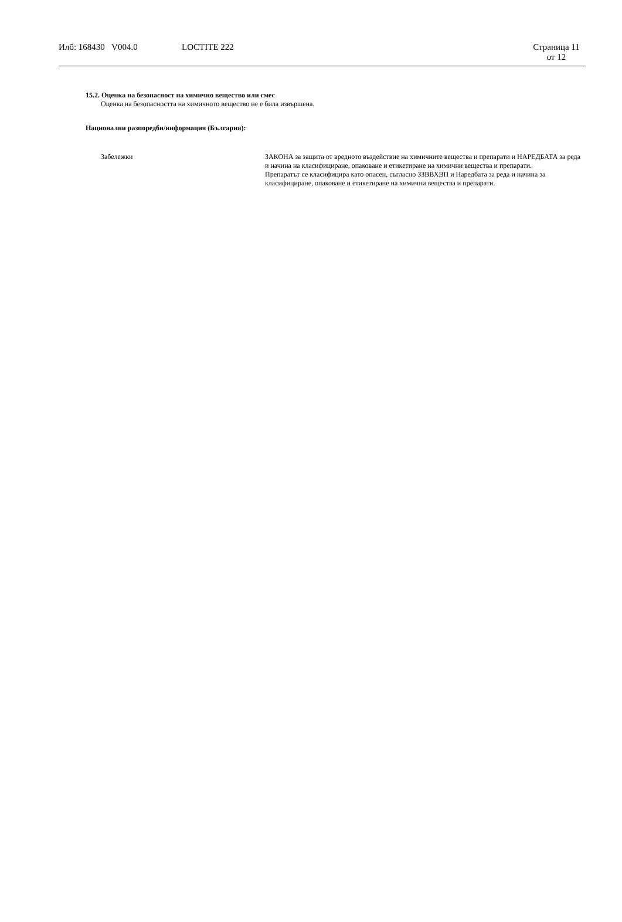Илб: 168430 V004.0 LOCTITE 222 Страница 11
от 12
15.2. Оценка на безопасност на химично вещество или смес
Оценка на безопасността на химичното вещество не е била извършена.
Национални разпоредби/информация (България):
Забележки ЗАКОНА за защита от вредното въздействие на химичните вещества и препарати и НАРЕДБАТА за реда и начина на класифициране, опаковане и етикетиране на химични вещества и препарати.
Препаратът се класифицира като опасен, съгласно ЗЗВВХВП и Наредбата за реда и начина за класифициране, опаковане и етикетиране на химични вещества и препарати.